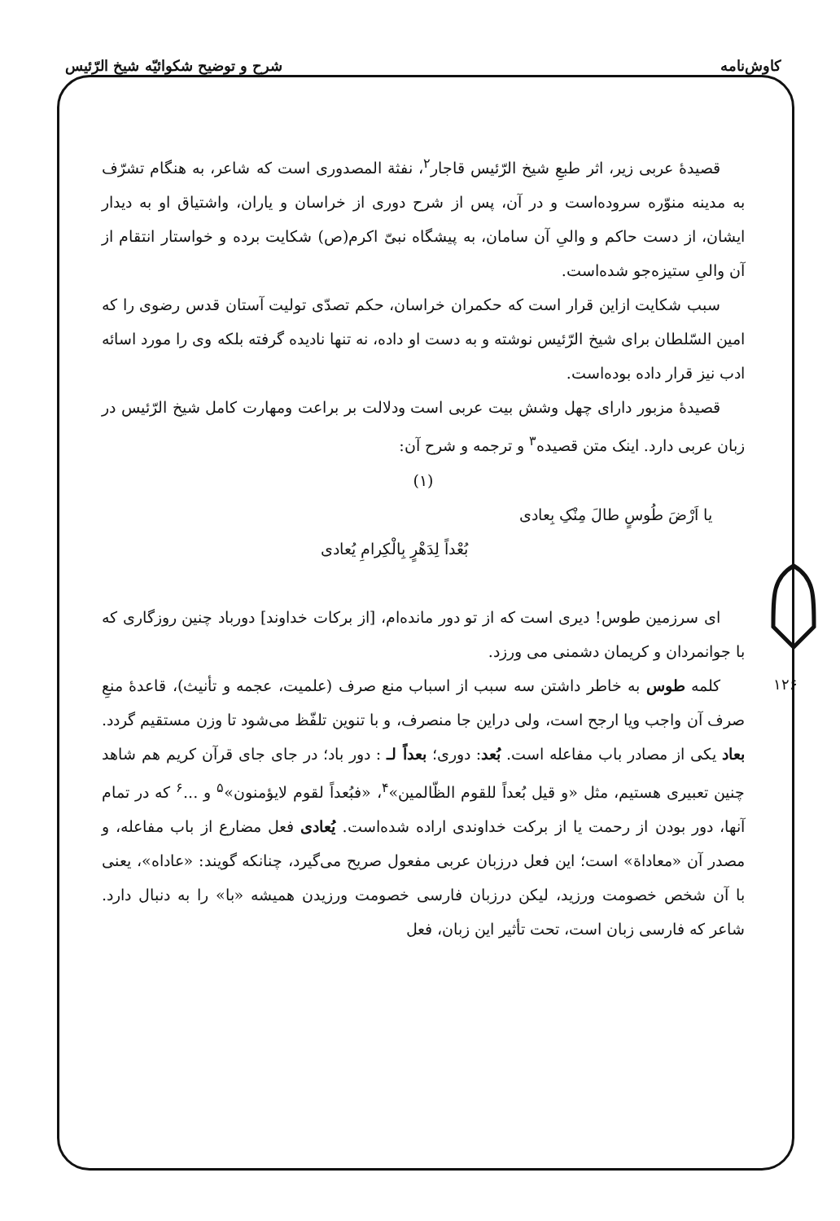کاوش‌نامه شرح و توضیح شکوائیّه شیخ الرّئیس
۱۲۶
قصیدهٔ عربی زیر، اثر طبعِ شیخ الرّئیس قاجار<sup>۲</sup>، نفثة المصدوری است که شاعر، به هنگام تشرّف به مدینه منوّره سروده‌است و در آن، پس از شرح دوری از خراسان و یاران، واشتیاق او به دیدار ایشان، از دست حاکم و والیِ آن سامان، به پیشگاه نبیّ اکرم(ص) شکایت برده و خواستار انتقام از آن والیِ ستیزه‌جو شده‌است.
سبب شکایت ازاین قرار است که حکمران خراسان، حکم تصدّی تولیت آستان قدس رضوی را که امین السّلطان برای شیخ الرّئیس نوشته و به دست او داده، نه تنها نادیده گرفته بلکه وی را مورد اسائه ادب نیز قرار داده بوده‌است.
قصیدهٔ مزبور دارای چهل وشش بیت عربی است ودلالت بر براعت ومهارت کامل شیخ الرّئیس در زبان عربی دارد. اینک متن قصیده<sup>۳</sup> و ترجمه و شرح آن:
(۱)
یا اَرْضَ طُوسٍ طالَ مِنْکِ بِعادی
بُعْداً لِدَهْرٍ بِالْکِرامِ یُعادی
ای سرزمین طوس! دیری است که از تو دور مانده‌ام، [از برکات خداوند] دورباد چنین روزگاری که با جوانمردان و کریمان دشمنی می ورزد.
کلمه طوس به خاطر داشتن سه سبب از اسباب منع صرف (علمیت، عجمه و تأنیث)، قاعدهٔ منعِ صرف آن واجب ویا ارجح است، ولی دراین جا منصرف، و با تنوین تلفّظ می‌شود تا وزن مستقیم گردد. بعاد یکی از مصادر باب مفاعله است. بُعد: دوری؛ بعداً لـ : دور باد؛ در جای جای قرآن کریم هم شاهد چنین تعبیری هستیم، مثل «و قیل بُعداً للقوم الظّالمین»<sup>۴</sup>، «فبُعداً لقوم لایؤمنون»<sup>۵</sup> و ...<sup>۶</sup> که در تمام آنها، دور بودن از رحمت یا از برکت خداوندی اراده شده‌است. یُعادی فعل مضارع از باب مفاعله، و مصدر آن «معاداة» است؛ این فعل درزبان عربی مفعول صریح می‌گیرد، چنانکه گویند: «عاداه»، یعنی با آن شخص خصومت ورزید، لیکن درزبان فارسی خصومت ورزیدن همیشه «با» را به دنبال دارد. شاعر که فارسی زبان است، تحت تأثیر این زبان، فعل